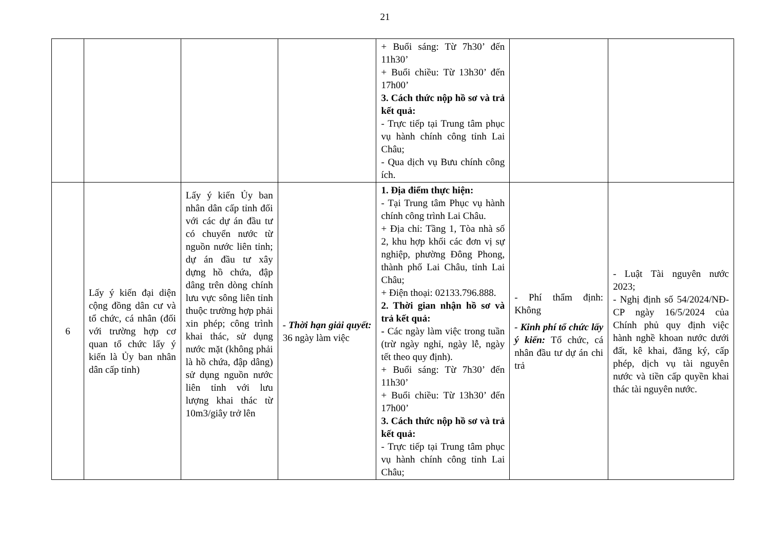21
| | | | | + Buổi sáng: Từ 7h30’ đến 11h30’ + Buổi chiều: Từ 13h30’ đến 17h00’ 3. Cách thức nộp hồ sơ và trả kết quả: - Trực tiếp tại Trung tâm phục vụ hành chính công tỉnh Lai Châu; - Qua dịch vụ Bưu chính công ích. | | |
| 6 | Lấy ý kiến đại diện cộng đồng dân cư và tổ chức, cá nhân (đối với trường hợp cơ quan tổ chức lấy ý kiến là Ủy ban nhân dân cấp tỉnh) | Lấy ý kiến Ủy ban nhân dân cấp tỉnh đối với các dự án đầu tư có chuyển nước từ nguồn nước liên tỉnh; dự án đầu tư xây dựng hồ chứa, đập dâng trên dòng chính lưu vực sông liên tỉnh thuộc trường hợp phải xin phép; công trình khai thác, sử dụng nước mặt (không phải là hồ chứa, đập dâng) sử dụng nguồn nước liên tỉnh với lưu lượng khai thác từ 10m3/giây trở lên | - Thời hạn giải quyết: 36 ngày làm việc | 1. Địa điểm thực hiện: - Tại Trung tâm Phục vụ hành chính công trình Lai Châu. + Địa chỉ: Tầng 1, Tòa nhà số 2, khu hợp khối các đơn vị sự nghiệp, phường Đông Phong, thành phố Lai Châu, tỉnh Lai Châu; + Điện thoại: 02133.796.888. 2. Thời gian nhận hồ sơ và trả kết quả: - Các ngày làm việc trong tuần (trừ ngày nghỉ, ngày lễ, ngày tết theo quy định). + Buổi sáng: Từ 7h30’ đến 11h30’ + Buổi chiều: Từ 13h30’ đến 17h00’ 3. Cách thức nộp hồ sơ và trả kết quả: - Trực tiếp tại Trung tâm phục vụ hành chính công tỉnh Lai Châu; | - Phí thẩm định: Không - Kinh phí tổ chức lấy ý kiến: Tổ chức, cá nhân đầu tư dự án chi trả | - Luật Tài nguyên nước 2023; - Nghị định số 54/2024/NĐ-CP ngày 16/5/2024 của Chính phủ quy định việc hành nghề khoan nước dưới đất, kê khai, đăng ký, cấp phép, dịch vụ tài nguyên nước và tiền cấp quyền khai thác tài nguyên nước. |